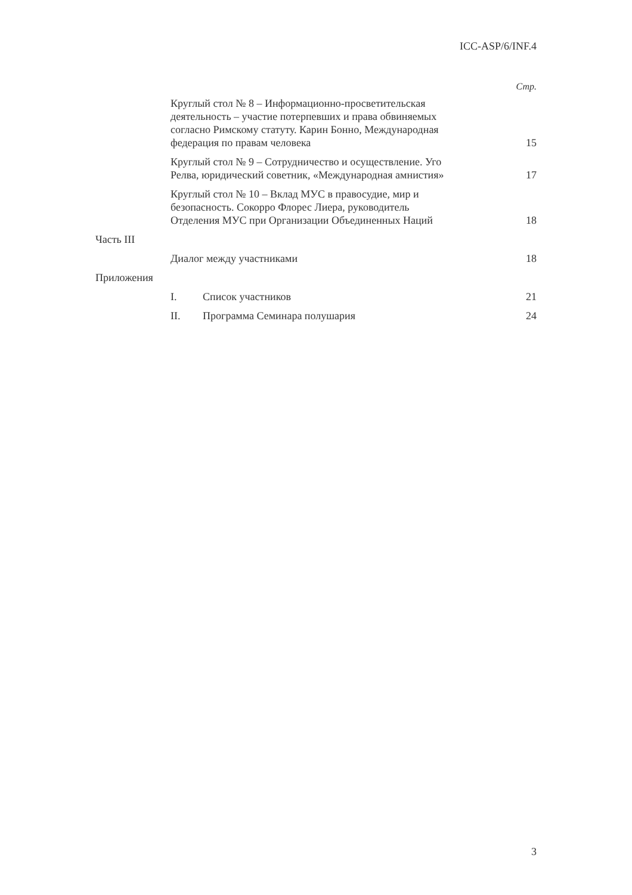ICC-ASP/6/INF.4
Стр.
Круглый стол № 8 – Информационно-просветительская
деятельность – участие потерпевших и права обвиняемых
согласно Римскому статуту. Карин Бонно, Международная
федерация по правам человека
15
Круглый стол № 9 – Сотрудничество и осуществление. Уго
Релва, юридический советник, «Международная амнистия»
17
Круглый стол № 10 – Вклад МУС в правосудие, мир и
безопасность. Сокорро Флорес Лиера, руководитель
Отделения МУС при Организации Объединенных Наций
18
Часть III
Диалог между участниками
18
Приложения
I.
Список участников
21
II.
Программа Семинара полушария
24
3